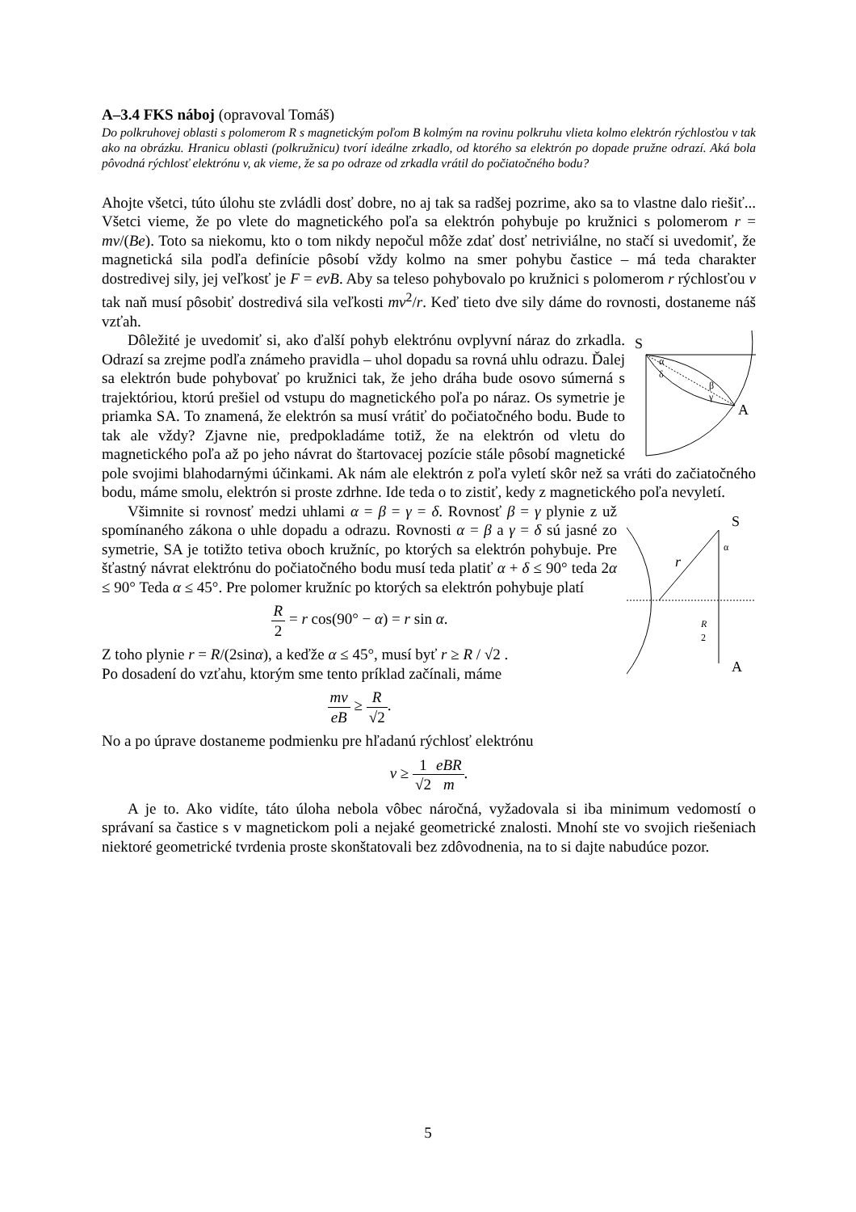A–3.4 FKS náboj (opravoval Tomáš)
Do polkruhovej oblasti s polomerom R s magnetickým poľom B kolmým na rovinu polkruhu vlieta kolmo elektrón rýchlosťou v tak ako na obrázku. Hranicu oblasti (polkružnicu) tvorí ideálne zrkadlo, od ktorého sa elektrón po dopade pružne odrazí. Aká bola pôvodná rýchlosť elektrónu v, ak vieme, že sa po odraze od zrkadla vrátil do počiatočného bodu?
Ahojte všetci, túto úlohu ste zvládli dosť dobre, no aj tak sa radšej pozrime, ako sa to vlastne dalo riešiť... Všetci vieme, že po vlete do magnetického poľa sa elektrón pohybuje po kružnici s polomerom r = mv/(Be). Toto sa niekomu, kto o tom nikdy nepočul môže zdať dosť netriviálne, no stačí si uvedomiť, že magnetická sila podľa definície pôsobí vždy kolmo na smer pohybu častice – má teda charakter dostredivej sily, jej veľkosť je F = evB. Aby sa teleso pohybovalo po kružnici s polomerom r rýchlosťou v tak naň musí pôsobiť dostredivá sila veľkosti mv<sup>2</sup>/r. Keď tieto dve sily dáme do rovnosti, dostaneme náš vzťah.
S
α
δ
β
γ
A
Dôležité je uvedomiť si, ako ďalší pohyb elektrónu ovplyvní náraz do zrkadla. Odrazí sa zrejme podľa známeho pravidla – uhol dopadu sa rovná uhlu odrazu. Ďalej sa elektrón bude pohybovať po kružnici tak, že jeho dráha bude osovo súmerná s trajektóriou, ktorú prešiel od vstupu do magnetického poľa po náraz. Os symetrie je priamka SA. To znamená, že elektrón sa musí vrátiť do počiatočného bodu. Bude to tak ale vždy? Zjavne nie, predpokladáme totiž, že na elektrón od vletu do magnetického poľa až po jeho návrat do štartovacej pozície stále pôsobí magnetické pole svojimi blahodarnými účinkami. Ak nám ale elektrón z poľa vyletí skôr než sa vráti do začiatočného bodu, máme smolu, elektrón si proste zdrhne. Ide teda o to zistiť, kedy z magnetického poľa nevyletí.
S
A
r
α
R
2
Všimnite si rovnosť medzi uhlami α = β = γ = δ. Rovnosť β = γ plynie z už spomínaného zákona o uhle dopadu a odrazu. Rovnosti α = β a γ = δ sú jasné zo symetrie, SA je totižto tetiva oboch kružníc, po ktorých sa elektrón pohybuje. Pre šťastný návrat elektrónu do počiatočného bodu musí teda platiť α + δ ≤ 90° teda 2α ≤ 90° Teda α ≤ 45°. Pre polomer kružníc po ktorých sa elektrón pohybuje platí
R 2 = r cos(90° − α) = r sin α.
Z toho plynie r = R/(2sinα), a keďže α ≤ 45°, musí byť r ≥ R / √2 .
Po dosadení do vzťahu, ktorým sme tento príklad začínali, máme
mv eB ≥ R √2.
No a po úprave dostaneme podmienku pre hľadanú rýchlosť elektrónu
v ≥ 1 √2 eBR m.
A je to. Ako vidíte, táto úloha nebola vôbec náročná, vyžadovala si iba minimum vedomostí o správaní sa častice s v magnetickom poli a nejaké geometrické znalosti. Mnohí ste vo svojich riešeniach niektoré geometrické tvrdenia proste skonštatovali bez zdôvodnenia, na to si dajte nabudúce pozor.
5